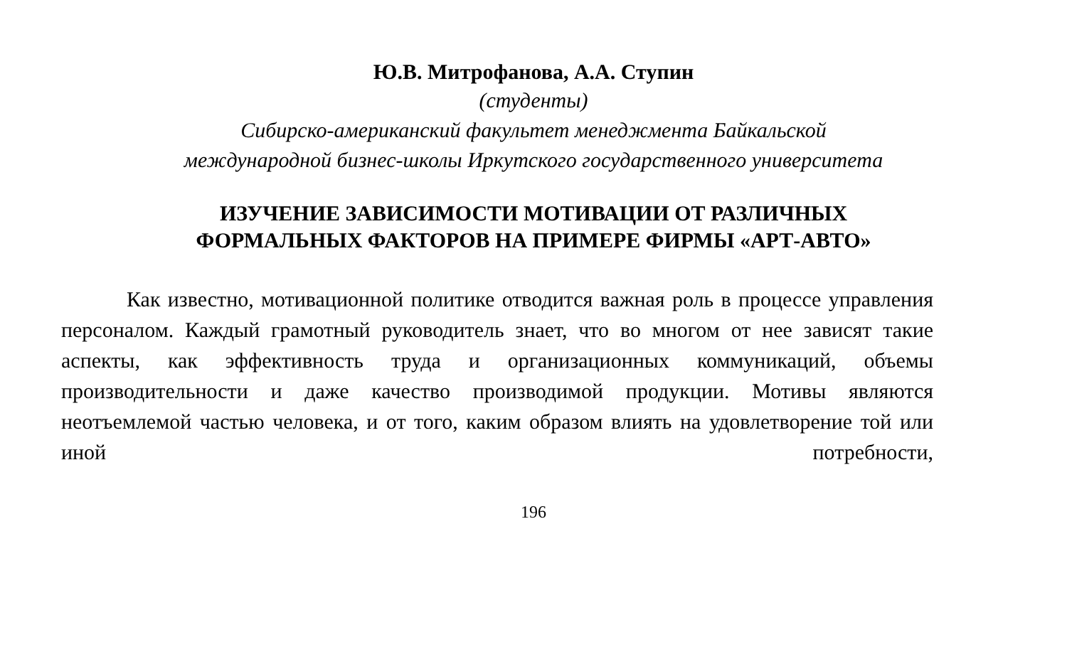Ю.В. Митрофанова, А.А. Ступин
(студенты)
Сибирско-американский факультет менеджмента Байкальской
международной бизнес-школы Иркутского государственного университета
ИЗУЧЕНИЕ ЗАВИСИМОСТИ МОТИВАЦИИ ОТ РАЗЛИЧНЫХ
ФОРМАЛЬНЫХ ФАКТОРОВ НА ПРИМЕРЕ ФИРМЫ «АРТ-АВТО»
Как известно, мотивационной политике отводится важная роль в процессе управления персоналом. Каждый грамотный руководитель знает, что во многом от нее зависят такие аспекты, как эффективность труда и организационных коммуникаций, объемы производительности и даже качество производимой продукции. Мотивы являются неотъемлемой частью человека, и от того, каким образом влиять на удовлетворение той или иной потребности,
196